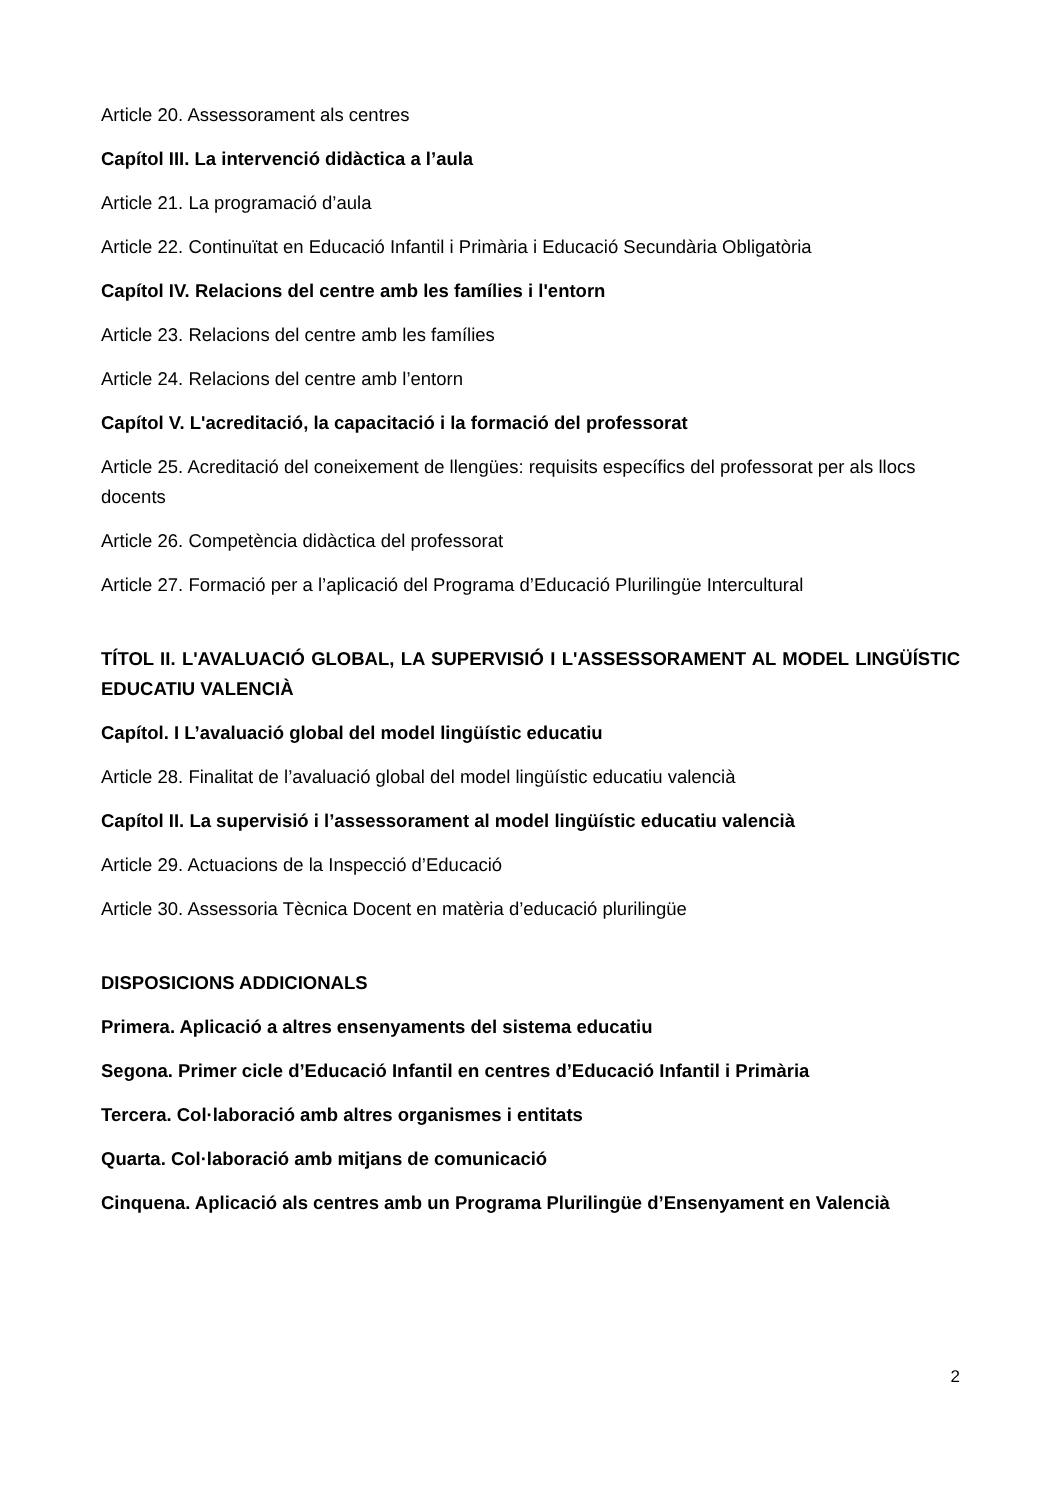Article 20. Assessorament als centres
Capítol III. La intervenció didàctica a l’aula
Article 21. La programació d’aula
Article 22. Continuïtat en Educació Infantil i Primària i Educació Secundària Obligatòria
Capítol IV. Relacions del centre amb les famílies i l'entorn
Article 23. Relacions del centre amb les famílies
Article 24. Relacions del centre amb l’entorn
Capítol V. L'acreditació, la capacitació i la formació del professorat
Article 25. Acreditació del coneixement de llengües: requisits específics del professorat per als llocs docents
Article 26. Competència didàctica del professorat
Article 27. Formació per a l’aplicació del Programa d’Educació Plurilingüe Intercultural
TÍTOL II. L'AVALUACIÓ GLOBAL, LA SUPERVISIÓ I L'ASSESSORAMENT AL MODEL LINGÜÍSTIC EDUCATIU VALENCIÀ
Capítol. I L’avaluació global del model lingüístic educatiu
Article 28. Finalitat de l’avaluació global del model lingüístic educatiu valencià
Capítol II. La supervisió i l’assessorament al model lingüístic educatiu valencià
Article 29. Actuacions de la Inspecció d’Educació
Article 30. Assessoria Tècnica Docent en matèria d’educació plurilingüe
DISPOSICIONS ADDICIONALS
Primera. Aplicació a altres ensenyaments del sistema educatiu
Segona. Primer cicle d’Educació Infantil en centres d’Educació Infantil i Primària
Tercera. Col·laboració amb altres organismes i entitats
Quarta. Col·laboració amb mitjans de comunicació
Cinquena. Aplicació als centres amb un Programa Plurilingüe d’Ensenyament en Valencià
2